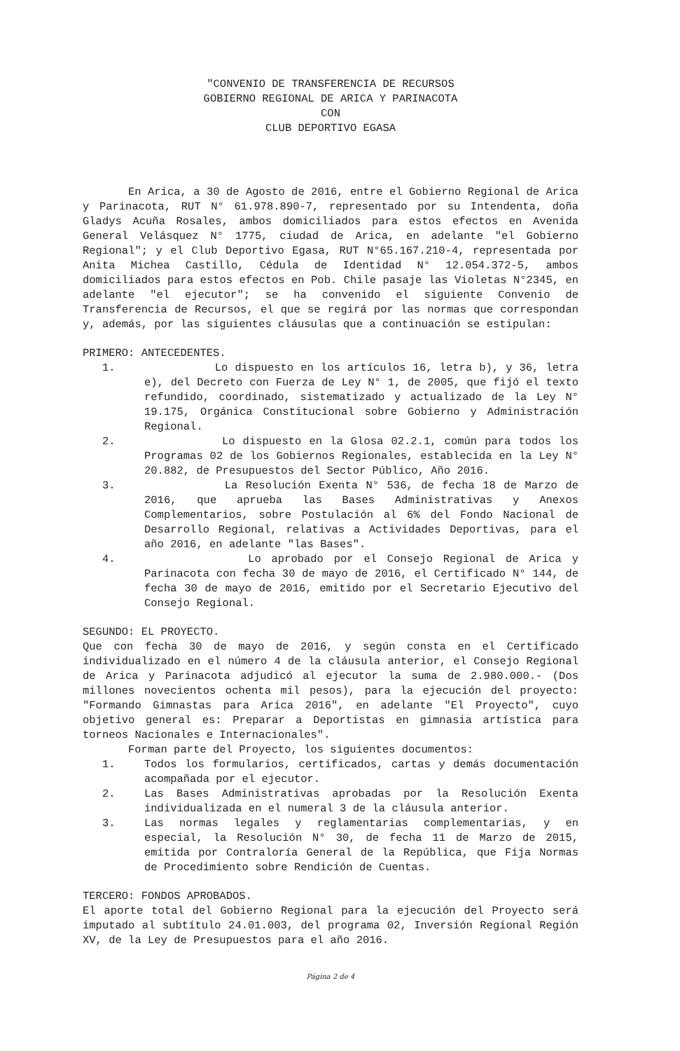"CONVENIO DE TRANSFERENCIA DE RECURSOS
GOBIERNO REGIONAL DE ARICA Y PARINACOTA
CON
CLUB DEPORTIVO EGASA
En Arica, a 30 de Agosto de 2016, entre el Gobierno Regional de Arica y Parinacota, RUT N° 61.978.890-7, representado por su Intendenta, doña Gladys Acuña Rosales, ambos domiciliados para estos efectos en Avenida General Velásquez N° 1775, ciudad de Arica, en adelante "el Gobierno Regional"; y el Club Deportivo Egasa, RUT N°65.167.210-4, representada por Anita Michea Castillo, Cédula de Identidad N° 12.054.372-5, ambos domiciliados para estos efectos en Pob. Chile pasaje las Violetas N°2345, en adelante "el ejecutor"; se ha convenido el siguiente Convenio de Transferencia de Recursos, el que se regirá por las normas que correspondan y, además, por las siguientes cláusulas que a continuación se estipulan:
PRIMERO: ANTECEDENTES.
1. Lo dispuesto en los artículos 16, letra b), y 36, letra e), del Decreto con Fuerza de Ley N° 1, de 2005, que fijó el texto refundido, coordinado, sistematizado y actualizado de la Ley N° 19.175, Orgánica Constitucional sobre Gobierno y Administración Regional.
2. Lo dispuesto en la Glosa 02.2.1, común para todos los Programas 02 de los Gobiernos Regionales, establecida en la Ley N° 20.882, de Presupuestos del Sector Público, Año 2016.
3. La Resolución Exenta N° 536, de fecha 18 de Marzo de 2016, que aprueba las Bases Administrativas y Anexos Complementarios, sobre Postulación al 6% del Fondo Nacional de Desarrollo Regional, relativas a Actividades Deportivas, para el año 2016, en adelante "las Bases".
4. Lo aprobado por el Consejo Regional de Arica y Parinacota con fecha 30 de mayo de 2016, el Certificado N° 144, de fecha 30 de mayo de 2016, emitido por el Secretario Ejecutivo del Consejo Regional.
SEGUNDO: EL PROYECTO.
Que con fecha 30 de mayo de 2016, y según consta en el Certificado individualizado en el número 4 de la cláusula anterior, el Consejo Regional de Arica y Parinacota adjudicó al ejecutor la suma de 2.980.000.- (Dos millones novecientos ochenta mil pesos), para la ejecución del proyecto: "Formando Gimnastas para Arica 2016", en adelante "El Proyecto", cuyo objetivo general es: Preparar a Deportistas en gimnasia artística para torneos Nacionales e Internacionales".
Forman parte del Proyecto, los siguientes documentos:
1. Todos los formularios, certificados, cartas y demás documentación acompañada por el ejecutor.
2. Las Bases Administrativas aprobadas por la Resolución Exenta individualizada en el numeral 3 de la cláusula anterior.
3. Las normas legales y reglamentarias complementarias, y en especial, la Resolución N° 30, de fecha 11 de Marzo de 2015, emitida por Contraloría General de la República, que Fija Normas de Procedimiento sobre Rendición de Cuentas.
TERCERO: FONDOS APROBADOS.
El aporte total del Gobierno Regional para la ejecución del Proyecto será imputado al subtítulo 24.01.003, del programa 02, Inversión Regional Región XV, de la Ley de Presupuestos para el año 2016.
Página 2 de 4